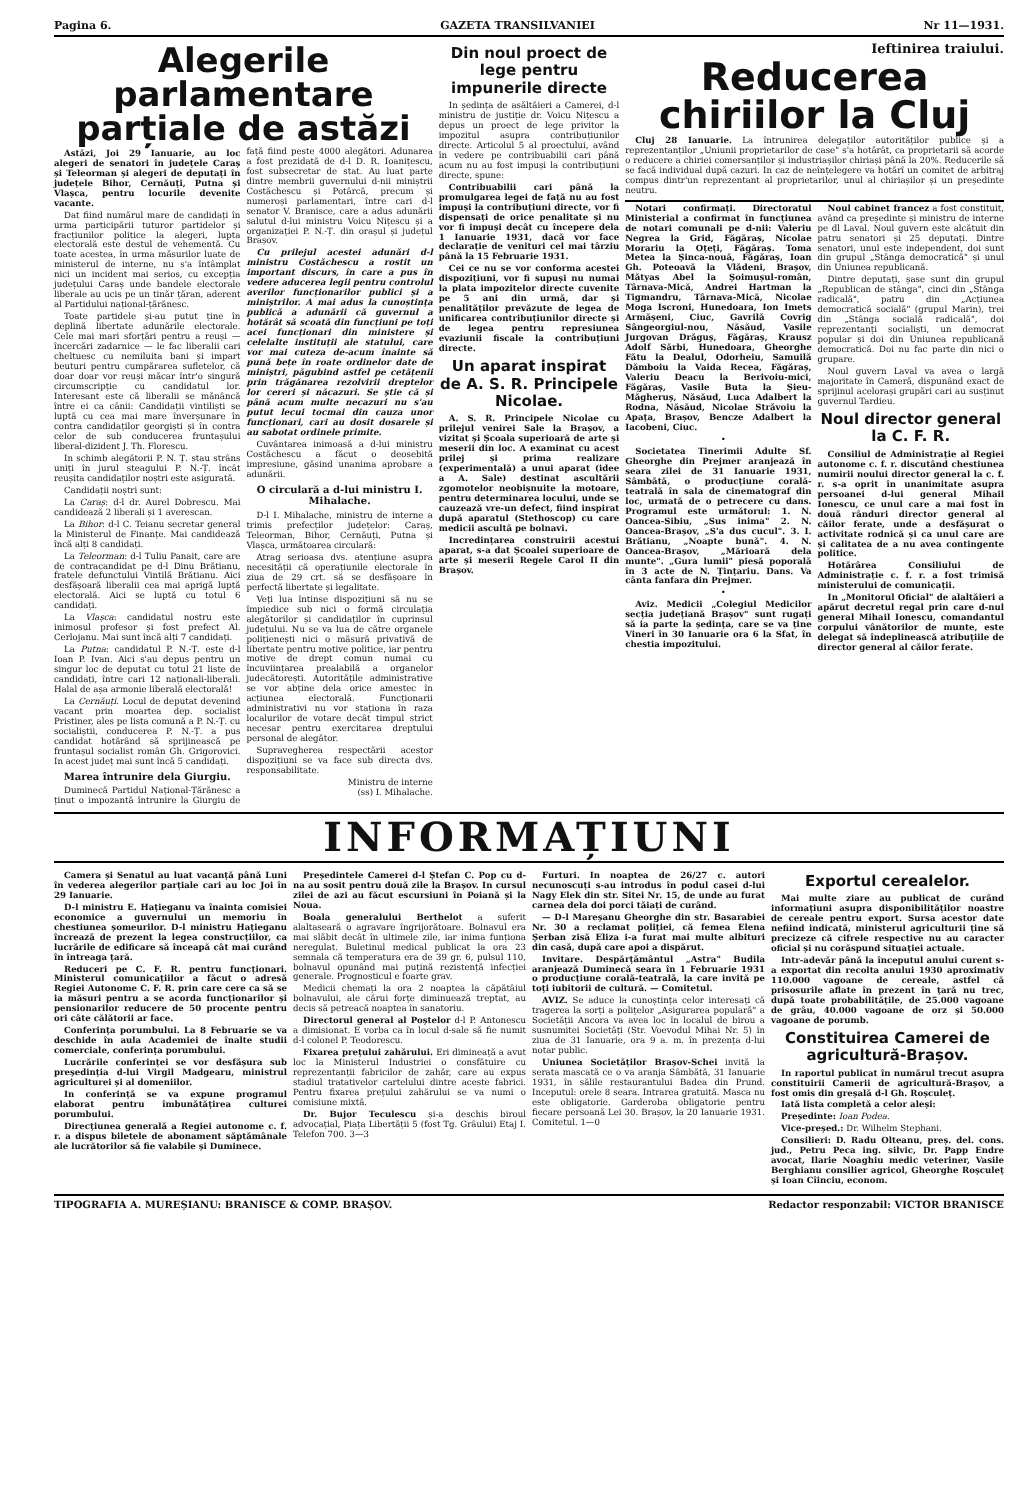Pagina 6. GAZETA TRANSILVANIEI Nr 11—1931.
Alegerile parlamentare parțiale de astăzi
Astăzi, Joi 29 Ianuarie, au loc alegeri de senatori în județele Caraș și Teleorman și alegeri de deputați în județele Bihor, Cernăuți, Putna și Vlașca, pentru locurile devenite vacante.
Dat fiind numărul mare de candidați în urma participării tuturor partidelor și fracțiunilor politice la alegeri, lupta electorală este destul de vehementă. Cu toate acestea, în urma măsurilor luate de ministerul de interne, nu s'a întâmplat nici un incident mai serios, cu excepția județului Caraș unde bandele electorale liberale au ucis pe un tinăr țăran, aderent al Partidului național-țărănesc.
Toate partidele și-au putut ține în deplină libertate adunările electorale. Cele mai mari sforțări pentru a reuși — încercări zadarnice — le fac liberalii cari cheltuesc cu nemiluita bani și impart beuturi pentru cumpărarea sufletelor, că doar doar vor reuși măcar într'o singură circumscripție cu candidatul lor. Interesant este că liberalii se mănâncă între ei ca cânii: Candidații vintiliști se luptă cu cea mai mare înverșunare în contra candidaților georgiști și în contra celor de sub conducerea fruntașului liberal-dizident J. Th. Florescu.
In schimb alegătorii P. N. Ț. stau strâns uniți în jurul steagului P. N.-Ț. încât reușita candidaților noștri este asigurată.
Candidații noștri sunt:
La Caraș: d-l dr. Aurel Dobrescu. Mai candidează 2 liberali și 1 averescan.
La Bihor: d-l C. Teianu secretar general la Ministerul de Finanțe. Mai candidează încă alți 8 candidați.
La Teleorman: d-l Tuliu Panait, care are de contracandidat pe d-l Dinu Brătianu, fratele defunctului Vintilă Brătianu. Aici desfășoară liberalii cea mai aprigă luptă electorală. Aici se luptă cu totul 6 candidați.
La Vlașca: candidatul nostru este inimosul profesor și fost prefect Al. Cerlojanu. Mai sunt încă alți 7 candidați.
La Putna: candidatul P. N.-Ț. este d-l Ioan P. Ivan. Aici s'au depus pentru un singur loc de deputat cu totul 21 liste de candidați, între cari 12 naționali-liberali. Halal de așa armonie liberală electorală!
La Cernăuți. Locul de deputat devenind vacant prin moartea dep. socialist Pristiner, ales pe lista comună a P. N.-Ț. cu socialiștii, conducerea P. N.-Ț. a pus candidat hotărând să sprijinească pe fruntașul socialist român Gh. Grigorovici. In acest județ mai sunt încă 5 candidați.
Marea întrunire dela Giurgiu.
Duminecă Partidul Național-Țărănesc a ținut o impozantă întrunire la Giurgiu de față fiind peste 4000 alegători. Adunarea a fost prezidată de d-l D. R. Ioanițescu, fost subsecretar de stat. Au luat parte dintre membrii guvernului d-nii miniștrii Costăchescu și Potârcă, precum și numeroși parlamentari, între cari d-l senator V. Branisce, care a adus adunării salutul d-lui ministru Voicu Nițescu și a organizației P. N.-Ț. din orașul și județul Brașov.
Cu prilejul acestei adunări d-l ministru Costăchescu a rostit un important discurs, în care a pus în vedere aducerea legii pentru controlul averilor funcționarilor publici și a miniștrilor. A mai adus la cunoștința publică a adunării că guvernul a hotărât să scoată din funcțiuni pe toți acei funcționari din ministere și celelalte instituții ale statului, care vor mai cuteza de-acum înainte să pună bețe în roate ordinelor date de miniștri, păgubind astfel pe cetățenii prin trăgănarea rezolvirii dreptelor lor cereri și năcazuri. Se știe că și până acum multe necazuri nu s'au putut lecui tocmai din cauza unor funcționari, cari au dosit dosarele și au sabotat ordinele primite.
Cuvântarea inimoasă a d-lui ministru Costăchescu a făcut o deosebită impresiune, găsind unanima aprobare a adunării.
O circulară a d-lui ministru I. Mihalache.
D-l I. Mihalache, ministru de interne a trimis prefecților județelor: Caraș, Teleorman, Bihor, Cernăuți, Putna și Vlașca, următoarea circulară:
Atrag serioasa dvs. atențiune asupra necesității că operațiunile electorale în ziua de 29 crt. să se desfășoare în perfectă libertate și legalitate.
Veți lua întinse dispozițiuni să nu se împiedice sub nici o formă circulația alegătorilor și candidaților în cuprinsul județului. Nu se va lua de către organele polițienești nici o măsură privativă de libertate pentru motive politice, iar pentru motive de drept comun numai cu încuviințarea prealabilă a organelor judecătorești. Autoritățile administrative se vor abține dela orice amestec în acțiunea electorală. Funcționarii administrativi nu vor staționa în raza localurilor de votare decât timpul strict necesar pentru exercitarea dreptului personal de alegător.
Supravegherea respectării acestor dispozițiuni se va face sub directa dvs. responsabilitate.
Ministru de interne
(ss) I. Mihalache.
Din noul proect de lege pentru impunerile directe
In ședința de asăltăieri a Camerei, d-l ministru de justiție dr. Voicu Nițescu a depus un proect de lege privitor la impozitul asupra contribuțiunilor directe. Articolul 5 al proectului, având în vedere pe contribuabilii cari până acum nu au fost impuși la contribuțiuni directe, spune:
Contribuabilii cari până la promulgarea legei de față nu au fost impuși la contribuțiuni directe, vor fi dispensați de orice penalitate și nu vor fi impuși decât cu începere dela 1 Ianuarie 1931, dacă vor face declarație de venituri cel mai târziu până la 15 Februarie 1931.
Cei ce nu se vor conforma acestei dispozițiuni, vor fi supuși nu numai la plata impozitelor directe cuvenite pe 5 ani din urmă, dar și penalităților prevăzute de legea de unificarea contribuțiunilor directe și de legea pentru represiunea evaziunii fiscale la contribuțiuni directe.
Un aparat inspirat de A. S. R. Principele Nicolae.
A. S. R. Principele Nicolae cu prilejul venirei Sale la Brașov, a vizitat și Școala superioară de arte și meserii din loc. A examinat cu acest prilej și prima realizare (experimentală) a unui aparat (idee a A. Sale) destinat ascultării zgomotelor neobișnuite la motoare, pentru determinarea locului, unde se cauzează vre-un defect, fiind inspirat după aparatul (Stethoscop) cu care medicii ascultă pe bolnavi.
Incredințarea construirii acestui aparat, s-a dat Școalei superioare de arte și meserii Regele Carol II din Brașov.
Ieftinirea traiului.
Reducerea chiriilor la Cluj
Cluj 28 Ianuarie. La întrunirea delegaților autorităților publice și a reprezentanților „Uniunii proprietarilor de case" s'a hotărât, ca proprietarii să acorde o reducere a chiriei comersanților și industriașilor chiriași până la 20%. Reducerile să se facă individual după cazuri. In caz de neînțelegere va hotărî un comitet de arbitraj compus dintr'un reprezentant al proprietarilor, unul al chiriașilor și un președinte neutru.
Notari confirmați. Directoratul Ministerial a confirmat în funcțiunea de notari comunali pe d-nii: Valeriu Negrea la Grid, Făgăraș, Nicolae Morariu la Oțeți, Făgăraș. Toma Metea la Șinca-nouă, Făgăraș, Ioan Gh. Poteoavă la Vlădeni, Brașov, Mătyas Abel la Șoimușul-român, Târnava-Mică, Andrei Hartman la Tigmandru, Târnava-Mică, Nicolae Moga Iscroni, Hunedoara, Ion Imets Armășeni, Ciuc, Gavrilă Covrig Sângeorgiul-nou, Năsăud, Vasile Jurgovan Drăguș, Făgăraș, Krausz Adolf Sărbi, Hunedoara, Gheorghe Fătu la Dealul, Odorheiu, Samuilă Dămboiu la Vaida Recea, Făgăraș, Valeriu Deacu la Berivoiu-mici, Făgăraș, Vasile Buta la Șieu-Măgheruș, Năsăud, Luca Adalbert la Rodna, Năsăud, Nicolae Străvoiu la Apața, Brașov, Bencze Adalbert la Iacobeni, Ciuc.
•
Societatea Tinerimii Adulte Sf. Gheorghe din Prejmer aranjează în seara zilei de 31 Ianuarie 1931, Sâmbătă, o producțiune corală-teatrală în sala de cinematograf din loc, urmată de o petrecere cu dans. Programul este următorul: 1. N. Oancea-Sibiu, „Sus inima" 2. N. Oancea-Brașov, „S'a dus cucul". 3. I. Brătianu, „Noapte bună". 4. N. Oancea-Brașov, „Mărioară dela munte". „Gura lumii" piesă poporală în 3 acte de N. Țințariu. Dans. Va cânta fanfara din Prejmer.
•
Aviz. Medicii „Colegiul Medicilor secția județiană Brașov" sunt rugați să ia parte la ședința, care se va ține Vineri în 30 Ianuarie ora 6 la Sfat, în chestia impozitului.
Noul cabinet francez a fost constituit, având ca președinte și ministru de interne pe dl Laval. Noul guvern este alcătuit din patru senatori și 25 deputați. Dintre senatori, unul este independent, doi sunt din grupul „Stânga democratică" și unul din Uniunea republicană.
Dintre deputați, șase sunt din grupul „Republican de stânga", cinci din „Stânga radicală", patru din „Acțiunea democratică socială" (grupul Marin), trei din „Stânga socială radicală", doi reprezentanți socialiști, un democrat popular și doi din Uniunea republicană democratică. Doi nu fac parte din nici o grupare.
Noul guvern Laval va avea o largă majoritate în Cameră, dispunând exact de sprijinul acelorași grupări cari au susținut guvernul Tardieu.
Noul director general la C. F. R.
Consiliul de Administrație al Regiei autonome c. f. r. discutând chestiunea numirii noului director general la c. f. r. s-a oprit în unanimitate asupra persoanei d-lui general Mihail Ionescu, ce unul care a mai fost în două rânduri director general al căilor ferate, unde a desfășurat o activitate rodnică și ca unul care are și calitatea de a nu avea contingente politice.
Hotărârea Consiliului de Administrație c. f. r. a fost trimisă ministerului de comunicații.
In „Monitorul Oficial" de alaltăieri a apărut decretul regal prin care d-nul general Mihail Ionescu, comandantul corpului vânătorilor de munte, este delegat să îndeplinească atribuțiile de director general al căilor ferate.
INFORMAȚIUNI
Camera și Senatul au luat vacanță până Luni în vederea alegerilor parțiale cari au loc Joi în 29 Ianuarie.
D-l ministru E. Hațieganu va înainta comisiei economice a guvernului un memoriu în chestiunea șomeurilor. D-l ministru Hațieganu încrează de prezent la legea construcțiilor, ca lucrările de edificare să înceapă cât mai curând în întreaga țară.
Reduceri pe C. F. R. pentru funcționari. Ministerul comunicațiilor a făcut o adresă Regiei Autonome C. F. R. prin care cere ca să se ia măsuri pentru a se acorda funcționarilor și pensionarilor reducere de 50 procente pentru ori câte călătorii ar face.
Conferința porumbului. La 8 Februarie se va deschide în aula Academiei de înalte studii comerciale, conferința porumbului.
Lucrările conferinței se vor desfășura sub președinția d-lui Virgil Madgearu, ministrul agriculturei și al domeniilor.
In conferință se va expune programul elaborat pentru îmbunătățirea culturei porumbului.
Direcțiunea generală a Regiei autonome c. f. r. a dispus biletele de abonament săptămânale ale lucrătorilor să fie valabile și Duminece.
Președintele Camerei d-l Ștefan C. Pop cu d-na au sosit pentru două zile la Brașov. In cursul zilei de azi au făcut escursiuni în Poiană și la Noua.
Boala generalului Berthelot a suferit alaltaseară o agravare îngrijorătoare. Bolnavul era mai slăbit decât în ultimele zile, iar inima funționa neregulat. Buletinul medical publicat la ora 23 semnala că temperatura era de 39 gr. 6, pulsul 110, bolnavul opunând mai puțină rezistență infecției generale. Prognosticul e foarte grav.
Medicii chemați la ora 2 noaptea la căpătâiul bolnavului, ale cărui forțe diminuează treptat, au decis să petreacă noaptea în sanatoriu.
Directorul general al Poștelor d-l P. Antonescu a dimisionat. E vorba ca în locul d-sale să fie numit d-l colonel P. Teodorescu.
Fixarea prețului zahărului. Eri dimineață a avut loc la Ministerul Industriei o consfătuire cu reprezentanții fabricilor de zahăr, care au expus stadiul tratativelor cartelului dintre aceste fabrici. Pentru fixarea prețului zahărului se va numi o comisiune mixtă.
Dr. Bujor Teculescu și-a deschis biroul advocațial, Piața Libertății 5 (fost Tg. Grâului) Etaj I. Telefon 700. 3—3
Furturi. In noaptea de 26/27 c. autori necunoscuți s-au introdus în podul casei d-lui Nagy Elek din str. Sitei Nr. 15, de unde au furat carnea dela doi porci tăiați de curând.
— D-l Mareșanu Gheorghe din str. Basarabiei Nr. 30 a reclamat poliției, că femea Elena Șerban zisă Eliza i-a furat mai multe albituri din casă, după care apoi a dispărut.
Invitare. Despărțământul „Astra" Budila aranjează Duminecă seara în 1 Februarie 1931 o producțiune corală-teatrală, la care invită pe toți iubitorii de cultură. — Comitetul.
AVIZ. Se aduce la cunoștința celor interesați că tragerea la sorți a polițelor „Asigurarea populară" a Societății Ancora va avea loc în localul de birou a susnumitei Societăți (Str. Voevodul Mihai Nr. 5) în ziua de 31 Ianuarie, ora 9 a. m. în prezența d-lui notar public.
Uniunea Societăților Brașov-Schei invită la serata mascată ce o va aranja Sâmbătă, 31 Ianuarie 1931, în sălile restaurantului Badea din Prund. Inceputul: orele 8 seara. Intrarea gratuită. Masca nu este obligatorie. Garderoba obligatorie pentru fiecare persoană Lei 30. Brașov, la 20 Ianuarie 1931. Comitetul. 1—0
Exportul cerealelor.
Mai multe ziare au publicat de curând informațiuni asupra disponibilităților noastre de cereale pentru export. Sursa acestor date nefiind indicată, ministerul agriculturii ține să precizeze că cifrele respective nu au caracter oficial și nu corăspund situației actuale.
Intr-adevăr până la începutul anului curent s-a exportat din recolta anului 1930 aproximativ 110.000 vagoane de cereale, astfel că prisosurile aflate în prezent în țară nu trec, după toate probabilitățile, de 25.000 vagoane de grâu, 40.000 vagoane de orz și 50.000 vagoane de porumb.
Constituirea Camerei de agricultură-Brașov.
In raportul publicat în numărul trecut asupra constituirii Camerii de agricultură-Brașov, a fost omis din greșală d-l Gh. Roșculeț.
Iată lista completă a celor aleși:
Președinte: Ioan Podea.
Vice-președ.: Dr. Wilhelm Stephani.
Consilieri: D. Radu Olteanu, preș. del. cons. jud., Petru Peca ing. silvic, Dr. Papp Endre avocat, Ilarie Noaghiu medic veteriner, Vasile Berghianu consilier agricol, Gheorghe Roșculeț și Ioan Cîinciu, econom.
TIPOGRAFIA A. MUREȘIANU: BRANISCE & COMP. BRAȘOV. Redactor responzabil: VICTOR BRANISCE